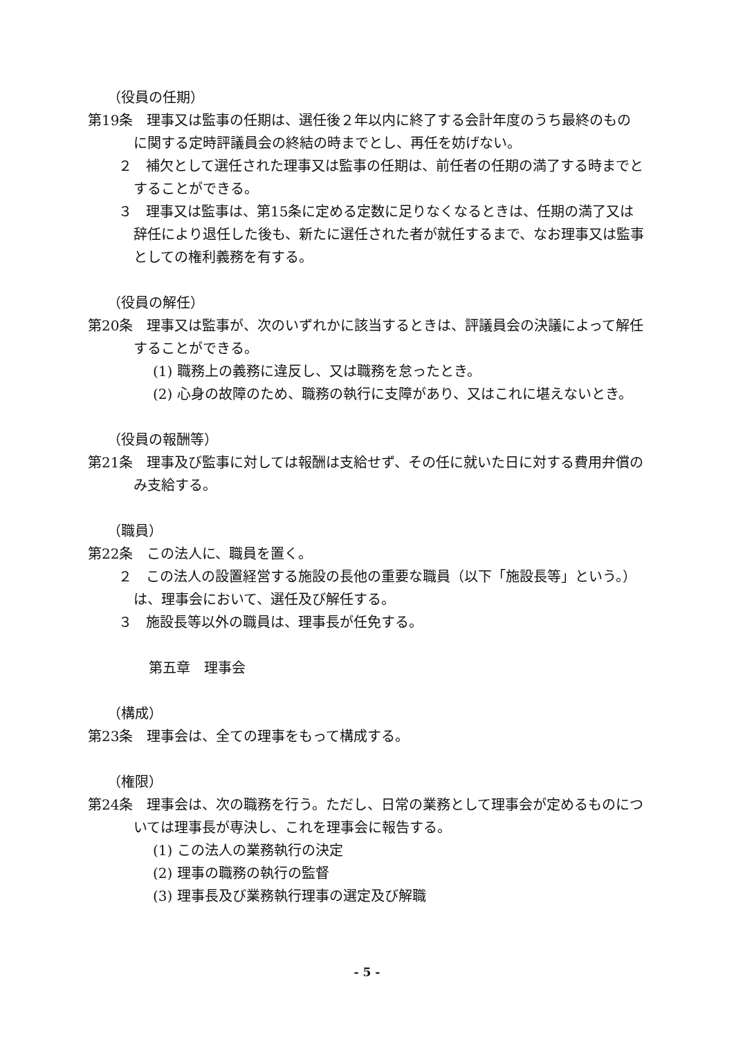（役員の任期）
第19条　理事又は監事の任期は、選任後２年以内に終了する会計年度のうち最終のものに関する定時評議員会の終結の時までとし、再任を妨げない。
２　補欠として選任された理事又は監事の任期は、前任者の任期の満了する時までとすることができる。
３　理事又は監事は、第15条に定める定数に足りなくなるときは、任期の満了又は辞任により退任した後も、新たに選任された者が就任するまで、なお理事又は監事としての権利義務を有する。
（役員の解任）
第20条　理事又は監事が、次のいずれかに該当するときは、評議員会の決議によって解任することができる。
(1) 職務上の義務に違反し、又は職務を怠ったとき。
(2) 心身の故障のため、職務の執行に支障があり、又はこれに堪えないとき。
（役員の報酬等）
第21条　理事及び監事に対しては報酬は支給せず、その任に就いた日に対する費用弁償のみ支給する。
（職員）
第22条　この法人に、職員を置く。
２　この法人の設置経営する施設の長他の重要な職員（以下「施設長等」という。）は、理事会において、選任及び解任する。
３　施設長等以外の職員は、理事長が任免する。
第五章　理事会
（構成）
第23条　理事会は、全ての理事をもって構成する。
（権限）
第24条　理事会は、次の職務を行う。ただし、日常の業務として理事会が定めるものについては理事長が専決し、これを理事会に報告する。
(1) この法人の業務執行の決定
(2) 理事の職務の執行の監督
(3) 理事長及び業務執行理事の選定及び解職
- 5 -